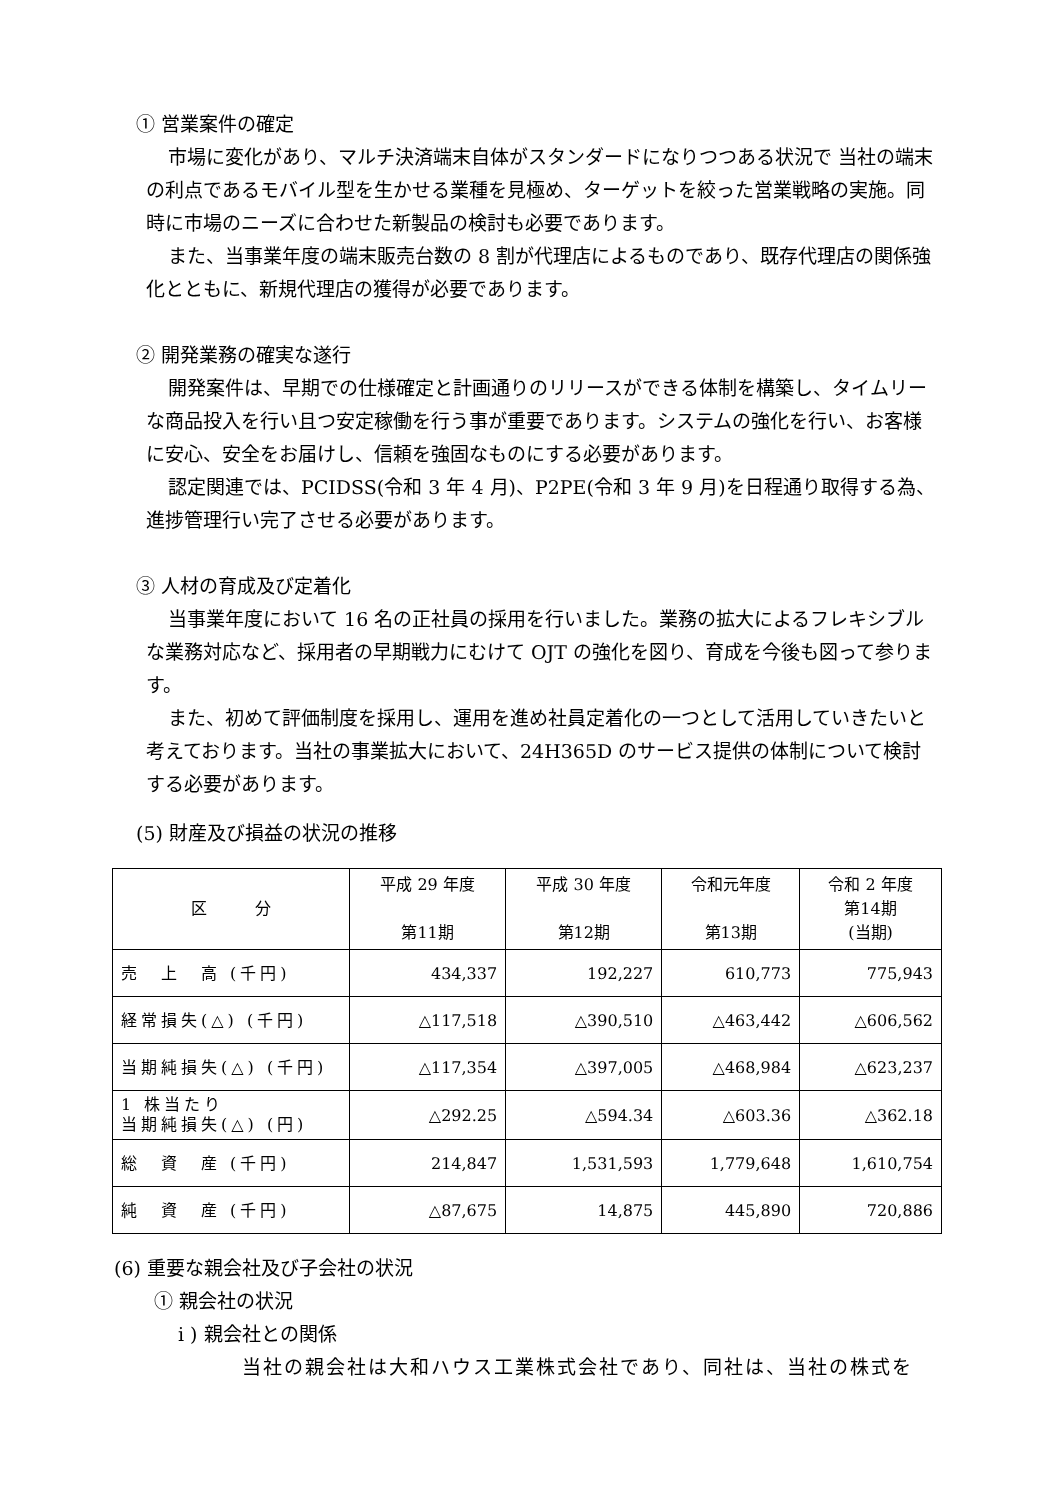① 営業案件の確定
市場に変化があり、マルチ決済端末自体がスタンダードになりつつある状況で 当社の端末の利点であるモバイル型を生かせる業種を見極め、ターゲットを絞った営業戦略の実施。同時に市場のニーズに合わせた新製品の検討も必要であります。
また、当事業年度の端末販売台数の 8 割が代理店によるものであり、既存代理店の関係強化とともに、新規代理店の獲得が必要であります。
② 開発業務の確実な遂行
開発案件は、早期での仕様確定と計画通りのリリースができる体制を構築し、タイムリーな商品投入を行い且つ安定稼働を行う事が重要であります。システムの強化を行い、お客様に安心、安全をお届けし、信頼を強固なものにする必要があります。
認定関連では、PCIDSS(令和 3 年 4 月)、P2PE(令和 3 年 9 月)を日程通り取得する為、進捗管理行い完了させる必要があります。
③ 人材の育成及び定着化
当事業年度において 16 名の正社員の採用を行いました。業務の拡大によるフレキシブルな業務対応など、採用者の早期戦力にむけて OJT の強化を図り、育成を今後も図って参ります。
また、初めて評価制度を採用し、運用を進め社員定着化の一つとして活用していきたいと考えております。当社の事業拡大において、24H365D のサービス提供の体制について検討する必要があります。
(5) 財産及び損益の状況の推移
| 区 分 | 平成 29 年度 第11期 | 平成 30 年度 第12期 | 令和元年度 第13期 | 令和 2 年度 第14期 (当期) |
| --- | --- | --- | --- | --- |
| 売 上 高 (千円) | 434,337 | 192,227 | 610,773 | 775,943 |
| 経常損失(△) (千円) | △117,518 | △390,510 | △463,442 | △606,562 |
| 当期純損失(△) (千円) | △117,354 | △397,005 | △468,984 | △623,237 |
| 1 株当たり 当期純損失(△) (円) | △292.25 | △594.34 | △603.36 | △362.18 |
| 総 資 産 (千円) | 214,847 | 1,531,593 | 1,779,648 | 1,610,754 |
| 純 資 産 (千円) | △87,675 | 14,875 | 445,890 | 720,886 |
(6) 重要な親会社及び子会社の状況
① 親会社の状況
i ) 親会社との関係
当社の親会社は大和ハウス工業株式会社であり、同社は、当社の株式を